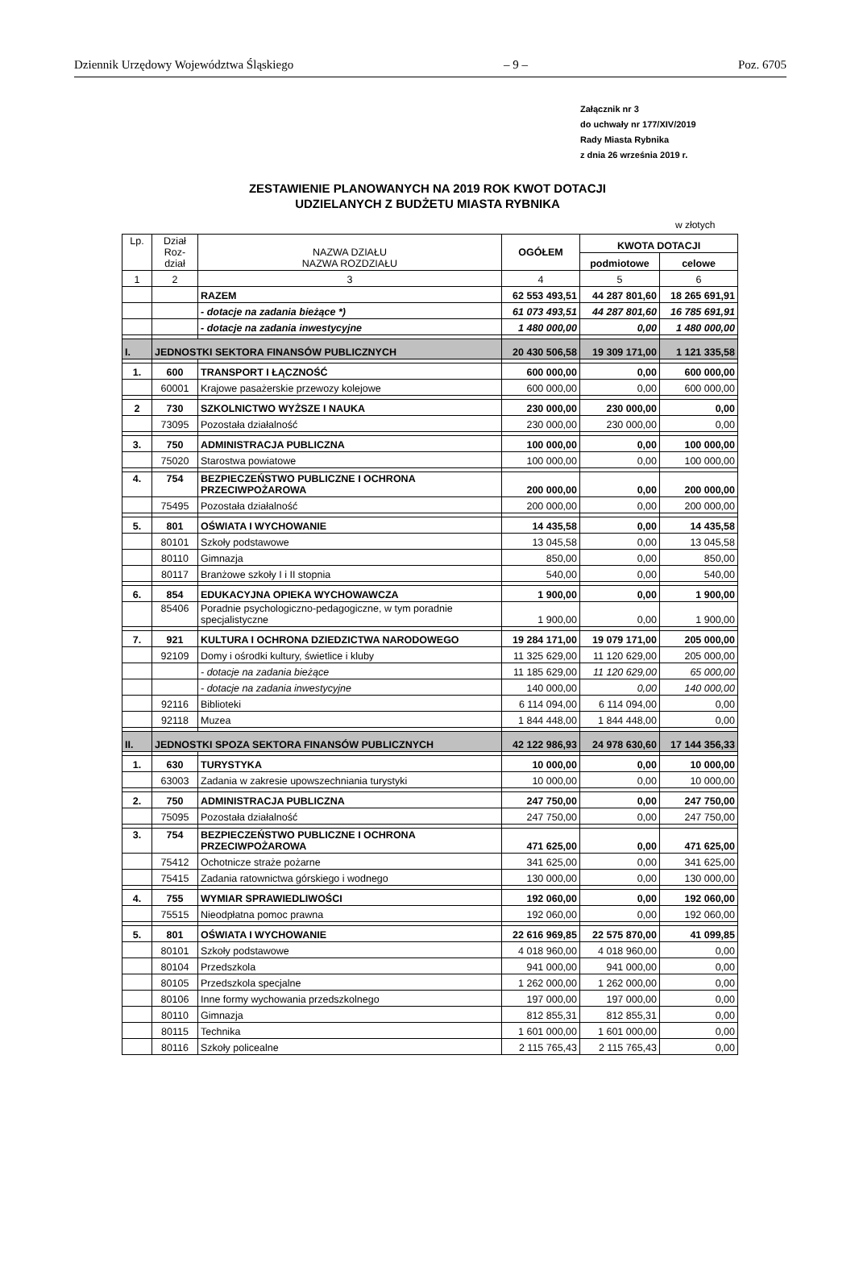Dziennik Urzędowy Województwa Śląskiego – 9 – Poz. 6705
Załącznik nr 3
do uchwały nr 177/XIV/2019
Rady Miasta Rybnika
z dnia 26 września 2019 r.
ZESTAWIENIE PLANOWANYCH NA 2019 ROK KWOT DOTACJI
UDZIELANYCH Z BUDŻETU MIASTA RYBNIKA
w złotych
| Lp. | Dział Roz-dział | NAZWA DZIAŁU NAZWA ROZDZIAŁU | OGÓŁEM | KWOTA DOTACJI | |
| --- | --- | --- | --- | --- | --- |
| | | | | podmiotowe | celowe |
| 1 | 2 | 3 | 4 | 5 | 6 |
| | | RAZEM | 62 553 493,51 | 44 287 801,60 | 18 265 691,91 |
| | | - dotacje na zadania bieżące *) | 61 073 493,51 | 44 287 801,60 | 16 785 691,91 |
| | | - dotacje na zadania inwestycyjne | 1 480 000,00 | 0,00 | 1 480 000,00 |
| I. | JEDNOSTKI SEKTORA FINANSÓW PUBLICZNYCH | | 20 430 506,58 | 19 309 171,00 | 1 121 335,58 |
| 1. | 600 | TRANSPORT I ŁĄCZNOŚĆ | 600 000,00 | 0,00 | 600 000,00 |
| | 60001 | Krajowe pasażerskie przewozy kolejowe | 600 000,00 | 0,00 | 600 000,00 |
| 2 | 730 | SZKOLNICTWO WYŻSZE I NAUKA | 230 000,00 | 230 000,00 | 0,00 |
| | 73095 | Pozostała działalność | 230 000,00 | 230 000,00 | 0,00 |
| 3. | 750 | ADMINISTRACJA PUBLICZNA | 100 000,00 | 0,00 | 100 000,00 |
| | 75020 | Starostwa powiatowe | 100 000,00 | 0,00 | 100 000,00 |
| 4. | 754 | BEZPIECZEŃSTWO PUBLICZNE I OCHRONA PRZECIWPOŻAROWA | 200 000,00 | 0,00 | 200 000,00 |
| | 75495 | Pozostała działalność | 200 000,00 | 0,00 | 200 000,00 |
| 5. | 801 | OŚWIATA I WYCHOWANIE | 14 435,58 | 0,00 | 14 435,58 |
| | 80101 | Szkoły podstawowe | 13 045,58 | 0,00 | 13 045,58 |
| | 80110 | Gimnazja | 850,00 | 0,00 | 850,00 |
| | 80117 | Branżowe szkoły I i II stopnia | 540,00 | 0,00 | 540,00 |
| 6. | 854 | EDUKACYJNA OPIEKA WYCHOWAWCZA | 1 900,00 | 0,00 | 1 900,00 |
| | 85406 | Poradnie psychologiczno-pedagogiczne, w tym poradnie specjalistyczne | 1 900,00 | 0,00 | 1 900,00 |
| 7. | 921 | KULTURA I OCHRONA DZIEDZICTWA NARODOWEGO | 19 284 171,00 | 19 079 171,00 | 205 000,00 |
| | 92109 | Domy i ośrodki kultury, świetlice i kluby | 11 325 629,00 | 11 120 629,00 | 205 000,00 |
| | | - dotacje na zadania bieżące | 11 185 629,00 | 11 120 629,00 | 65 000,00 |
| | | - dotacje na zadania inwestycyjne | 140 000,00 | 0,00 | 140 000,00 |
| | 92116 | Biblioteki | 6 114 094,00 | 6 114 094,00 | 0,00 |
| | 92118 | Muzea | 1 844 448,00 | 1 844 448,00 | 0,00 |
| II. | JEDNOSTKI SPOZA SEKTORA FINANSÓW PUBLICZNYCH | | 42 122 986,93 | 24 978 630,60 | 17 144 356,33 |
| 1. | 630 | TURYSTYKA | 10 000,00 | 0,00 | 10 000,00 |
| | 63003 | Zadania w zakresie upowszechniania turystyki | 10 000,00 | 0,00 | 10 000,00 |
| 2. | 750 | ADMINISTRACJA PUBLICZNA | 247 750,00 | 0,00 | 247 750,00 |
| | 75095 | Pozostała działalność | 247 750,00 | 0,00 | 247 750,00 |
| 3. | 754 | BEZPIECZEŃSTWO PUBLICZNE I OCHRONA PRZECIWPOŻAROWA | 471 625,00 | 0,00 | 471 625,00 |
| | 75412 | Ochotnicze straże pożarne | 341 625,00 | 0,00 | 341 625,00 |
| | 75415 | Zadania ratownictwa górskiego i wodnego | 130 000,00 | 0,00 | 130 000,00 |
| 4. | 755 | WYMIAR SPRAWIEDLIWOŚCI | 192 060,00 | 0,00 | 192 060,00 |
| | 75515 | Nieodpłatna pomoc prawna | 192 060,00 | 0,00 | 192 060,00 |
| 5. | 801 | OŚWIATA I WYCHOWANIE | 22 616 969,85 | 22 575 870,00 | 41 099,85 |
| | 80101 | Szkoły podstawowe | 4 018 960,00 | 4 018 960,00 | 0,00 |
| | 80104 | Przedszkola | 941 000,00 | 941 000,00 | 0,00 |
| | 80105 | Przedszkola specjalne | 1 262 000,00 | 1 262 000,00 | 0,00 |
| | 80106 | Inne formy wychowania przedszkolnego | 197 000,00 | 197 000,00 | 0,00 |
| | 80110 | Gimnazja | 812 855,31 | 812 855,31 | 0,00 |
| | 80115 | Technika | 1 601 000,00 | 1 601 000,00 | 0,00 |
| | 80116 | Szkoły policealne | 2 115 765,43 | 2 115 765,43 | 0,00 |